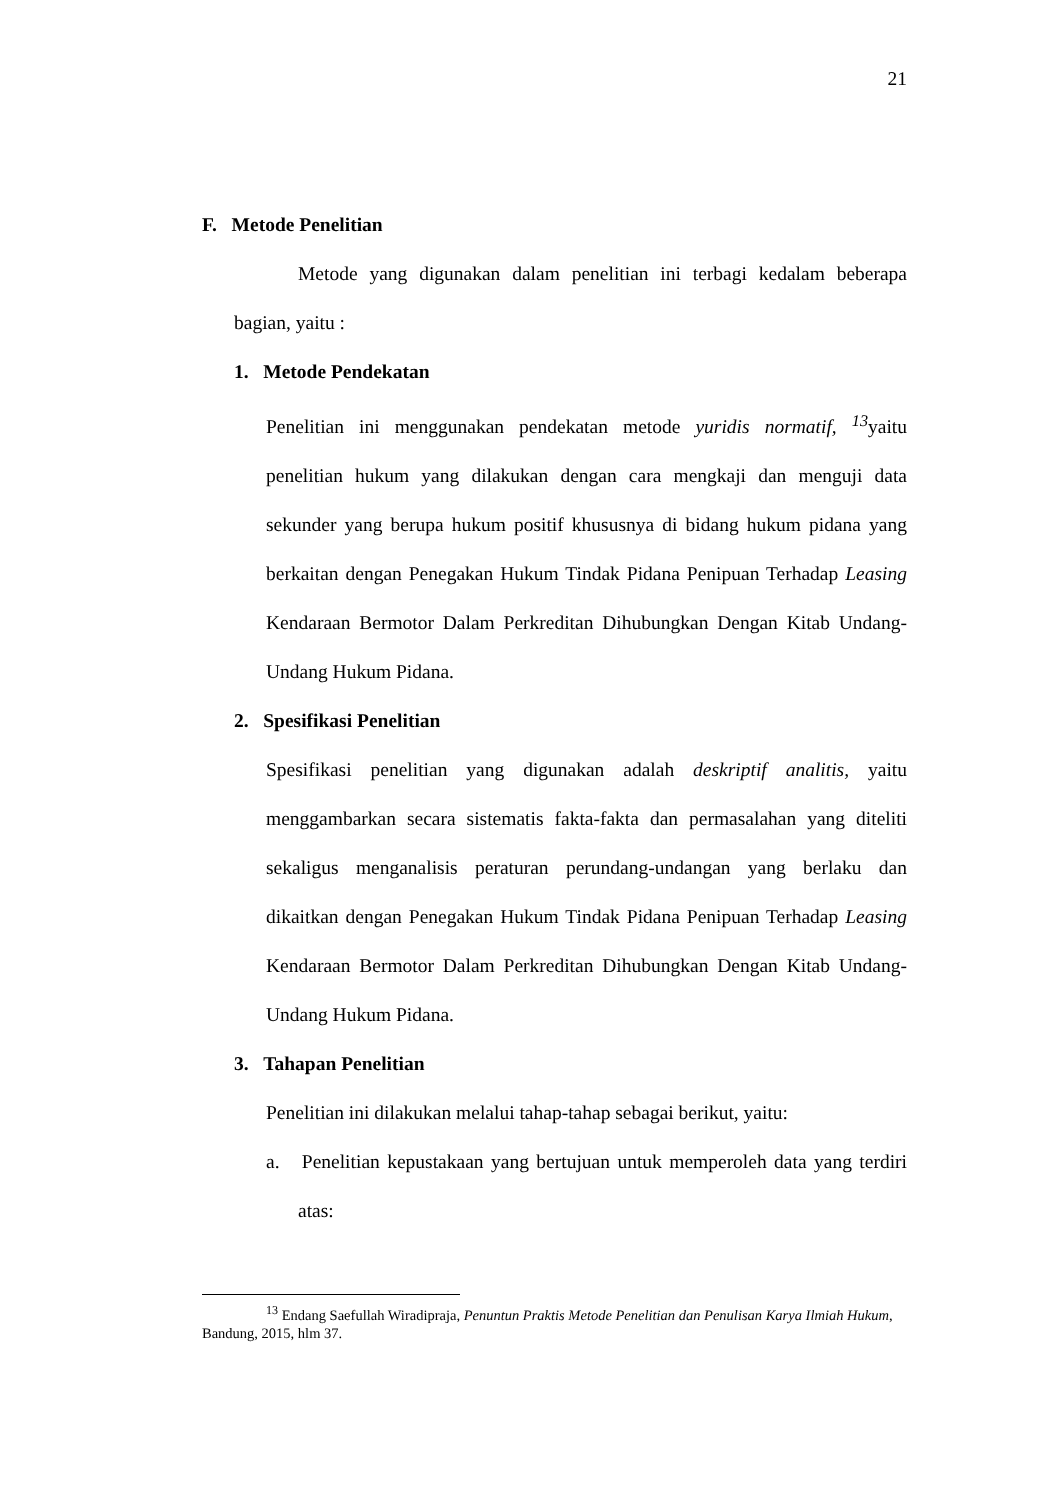21
F. Metode Penelitian
Metode yang digunakan dalam penelitian ini terbagi kedalam beberapa bagian, yaitu :
1. Metode Pendekatan
Penelitian ini menggunakan pendekatan metode yuridis normatif, <sup>13</sup>yaitu penelitian hukum yang dilakukan dengan cara mengkaji dan menguji data sekunder yang berupa hukum positif khususnya di bidang hukum pidana yang berkaitan dengan Penegakan Hukum Tindak Pidana Penipuan Terhadap Leasing Kendaraan Bermotor Dalam Perkreditan Dihubungkan Dengan Kitab Undang-Undang Hukum Pidana.
2. Spesifikasi Penelitian
Spesifikasi penelitian yang digunakan adalah deskriptif analitis, yaitu menggambarkan secara sistematis fakta-fakta dan permasalahan yang diteliti sekaligus menganalisis peraturan perundang-undangan yang berlaku dan dikaitkan dengan Penegakan Hukum Tindak Pidana Penipuan Terhadap Leasing Kendaraan Bermotor Dalam Perkreditan Dihubungkan Dengan Kitab Undang-Undang Hukum Pidana.
3. Tahapan Penelitian
Penelitian ini dilakukan melalui tahap-tahap sebagai berikut, yaitu:
a. Penelitian kepustakaan yang bertujuan untuk memperoleh data yang terdiri atas:
<sup>13</sup> Endang Saefullah Wiradipraja, Penuntun Praktis Metode Penelitian dan Penulisan Karya Ilmiah Hukum, Bandung, 2015, hlm 37.